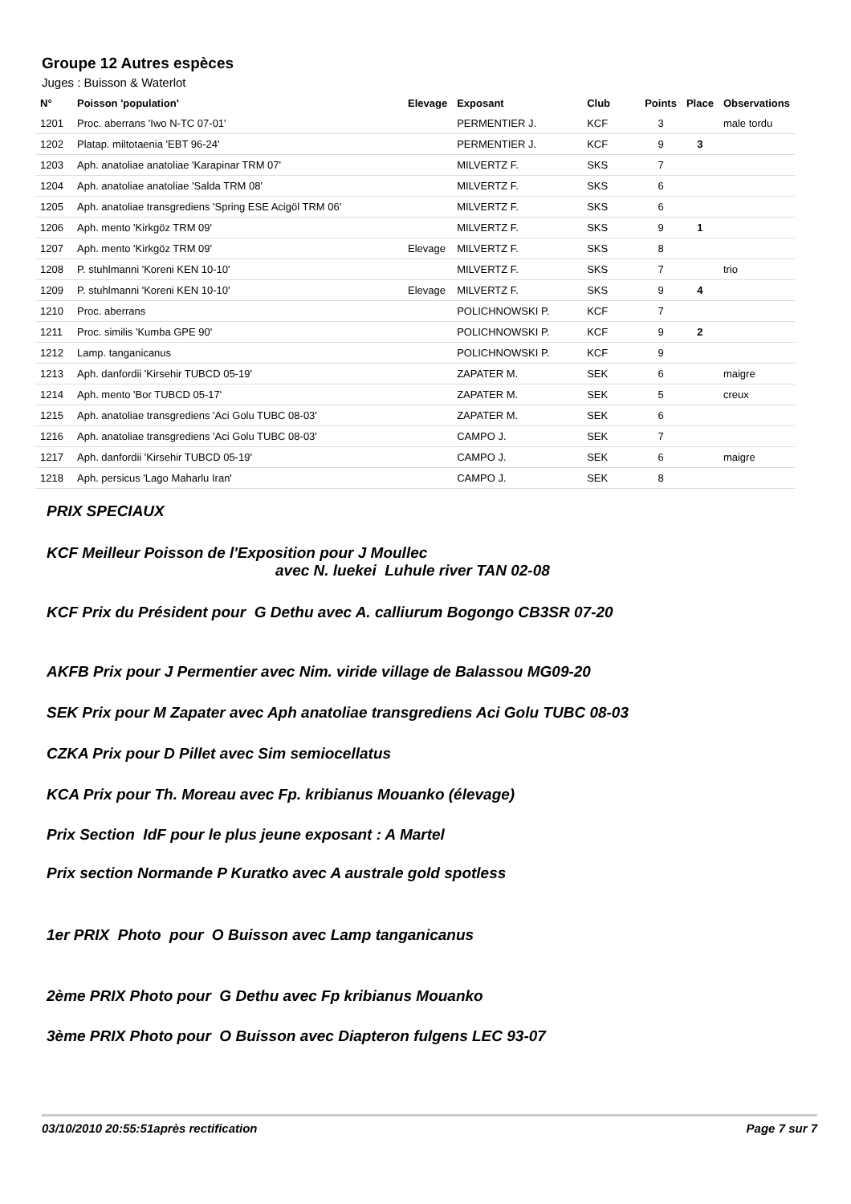Groupe 12 Autres espèces
Juges : Buisson & Waterlot
| N° | Poisson 'population' | Elevage | Exposant | Club | Points | Place | Observations |
| --- | --- | --- | --- | --- | --- | --- | --- |
| 1201 | Proc. aberrans 'Iwo N-TC 07-01' | | PERMENTIER J. | KCF | 3 | | male tordu |
| 1202 | Platap. miltotaenia 'EBT 96-24' | | PERMENTIER J. | KCF | 9 | 3 | |
| 1203 | Aph. anatoliae anatoliae 'Karapinar TRM 07' | | MILVERTZ F. | SKS | 7 | | |
| 1204 | Aph. anatoliae anatoliae 'Salda TRM 08' | | MILVERTZ F. | SKS | 6 | | |
| 1205 | Aph. anatoliae transgrediens 'Spring ESE Acigöl TRM 06' | | MILVERTZ F. | SKS | 6 | | |
| 1206 | Aph. mento 'Kirkgöz TRM 09' | | MILVERTZ F. | SKS | 9 | 1 | |
| 1207 | Aph. mento 'Kirkgöz TRM 09' | Elevage | MILVERTZ F. | SKS | 8 | | |
| 1208 | P. stuhlmanni 'Koreni KEN 10-10' | | MILVERTZ F. | SKS | 7 | | trio |
| 1209 | P. stuhlmanni 'Koreni KEN 10-10' | Elevage | MILVERTZ F. | SKS | 9 | 4 | |
| 1210 | Proc. aberrans | | POLICHNOWSKI P. | KCF | 7 | | |
| 1211 | Proc. similis 'Kumba GPE 90' | | POLICHNOWSKI P. | KCF | 9 | 2 | |
| 1212 | Lamp. tanganicanus | | POLICHNOWSKI P. | KCF | 9 | | |
| 1213 | Aph. danfordii 'Kirsehir TUBCD 05-19' | | ZAPATER M. | SEK | 6 | | maigre |
| 1214 | Aph. mento 'Bor TUBCD 05-17' | | ZAPATER M. | SEK | 5 | | creux |
| 1215 | Aph. anatoliae transgrediens 'Aci Golu TUBC 08-03' | | ZAPATER M. | SEK | 6 | | |
| 1216 | Aph. anatoliae transgrediens 'Aci Golu TUBC 08-03' | | CAMPO J. | SEK | 7 | | |
| 1217 | Aph. danfordii 'Kirsehir TUBCD 05-19' | | CAMPO J. | SEK | 6 | | maigre |
| 1218 | Aph. persicus 'Lago Maharlu Iran' | | CAMPO J. | SEK | 8 | | |
PRIX SPECIAUX
KCF Meilleur Poisson de l'Exposition pour J Moullec
avec N. luekei Luhule river TAN 02-08
KCF Prix du Président pour G Dethu avec A. calliurum Bogongo CB3SR 07-20
AKFB Prix pour J Permentier avec Nim. viride village de Balassou MG09-20
SEK Prix pour M Zapater avec Aph anatoliae transgrediens Aci Golu TUBC 08-03
CZKA Prix pour D Pillet avec Sim semiocellatus
KCA Prix pour Th. Moreau avec Fp. kribianus Mouanko (élevage)
Prix Section IdF pour le plus jeune exposant : A Martel
Prix section Normande P Kuratko avec A australe gold spotless
1er PRIX Photo pour O Buisson avec Lamp tanganicanus
2ème PRIX Photo pour G Dethu avec Fp kribianus Mouanko
3ème PRIX Photo pour O Buisson avec Diapteron fulgens LEC 93-07
03/10/2010 20:55:51après rectification Page 7 sur 7